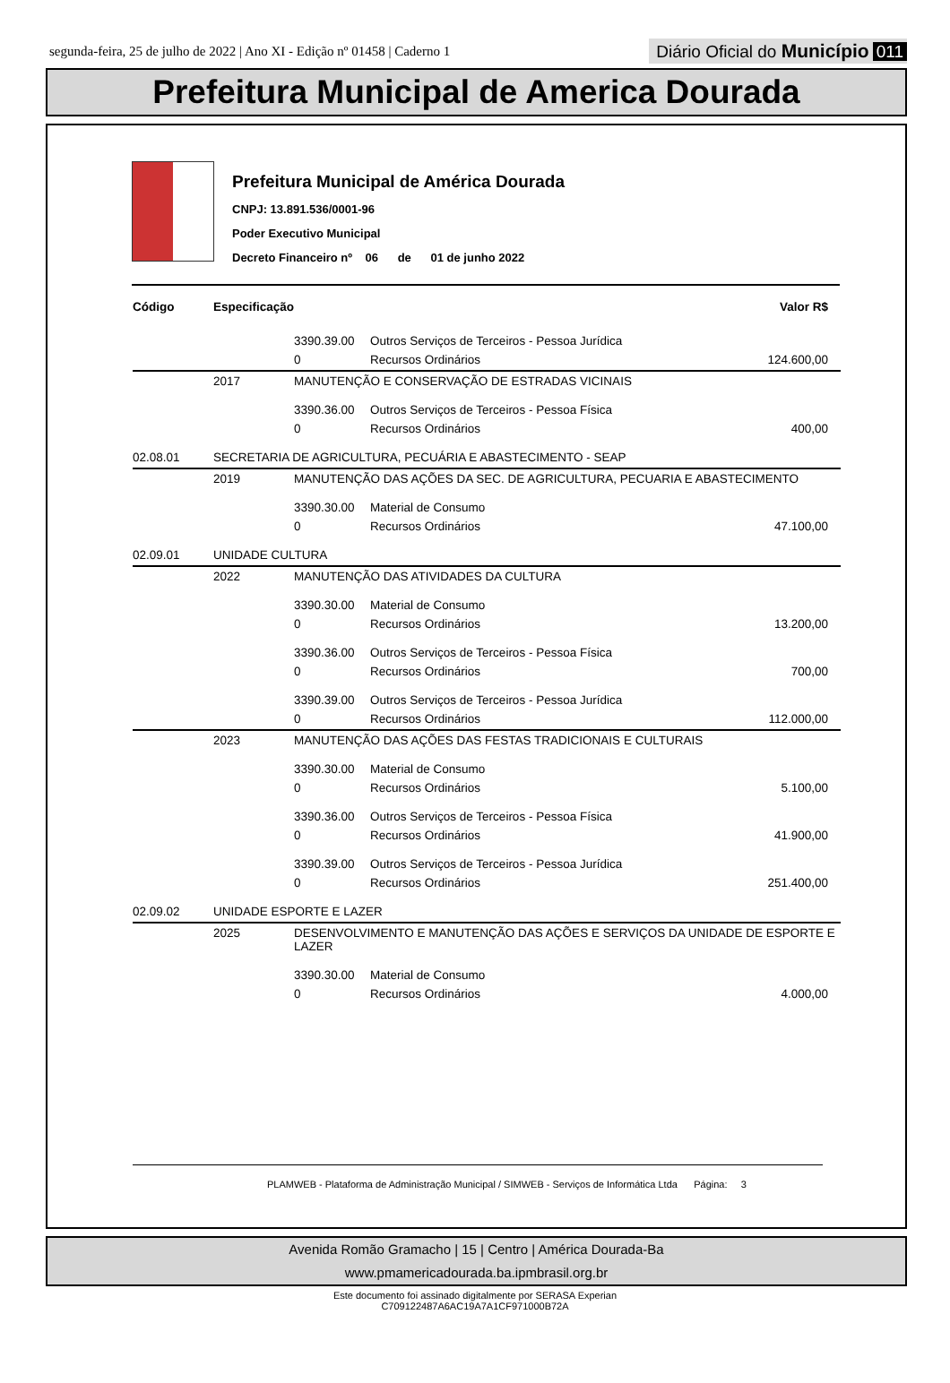segunda-feira, 25 de julho de 2022 | Ano XI - Edição nº 01458 | Caderno 1
Diário Oficial do Município 011
Prefeitura Municipal de America Dourada
Prefeitura Municipal de América Dourada
CNPJ: 13.891.536/0001-96
Poder Executivo Municipal
Decreto Financeiro nº 06 de 01 de junho 2022
| Código | Especificação | | | Valor R$ |
| --- | --- | --- | --- | --- |
| | | 3390.39.00 | Outros Serviços de Terceiros - Pessoa Jurídica | |
| | | 0 | Recursos Ordinários | 124.600,00 |
| | 2017 | MANUTENÇÃO E CONSERVAÇÃO DE ESTRADAS VICINAIS | | |
| | | 3390.36.00 | Outros Serviços de Terceiros - Pessoa Física | |
| | | 0 | Recursos Ordinários | 400,00 |
| 02.08.01 | SECRETARIA DE AGRICULTURA, PECUÁRIA E ABASTECIMENTO - SEAP | | | |
| | 2019 | MANUTENÇÃO DAS AÇÕES DA SEC. DE AGRICULTURA, PECUARIA E ABASTECIMENTO | | |
| | | 3390.30.00 | Material de Consumo | |
| | | 0 | Recursos Ordinários | 47.100,00 |
| 02.09.01 | UNIDADE CULTURA | | | |
| | 2022 | MANUTENÇÃO DAS ATIVIDADES DA CULTURA | | |
| | | 3390.30.00 | Material de Consumo | |
| | | 0 | Recursos Ordinários | 13.200,00 |
| | | 3390.36.00 | Outros Serviços de Terceiros - Pessoa Física | |
| | | 0 | Recursos Ordinários | 700,00 |
| | | 3390.39.00 | Outros Serviços de Terceiros - Pessoa Jurídica | |
| | | 0 | Recursos Ordinários | 112.000,00 |
| | 2023 | MANUTENÇÃO DAS AÇÕES DAS FESTAS TRADICIONAIS E CULTURAIS | | |
| | | 3390.30.00 | Material de Consumo | |
| | | 0 | Recursos Ordinários | 5.100,00 |
| | | 3390.36.00 | Outros Serviços de Terceiros - Pessoa Física | |
| | | 0 | Recursos Ordinários | 41.900,00 |
| | | 3390.39.00 | Outros Serviços de Terceiros - Pessoa Jurídica | |
| | | 0 | Recursos Ordinários | 251.400,00 |
| 02.09.02 | UNIDADE ESPORTE E LAZER | | | |
| | 2025 | DESENVOLVIMENTO E MANUTENÇÃO DAS AÇÕES E SERVIÇOS DA UNIDADE DE ESPORTE E LAZER | | |
| | | 3390.30.00 | Material de Consumo | |
| | | 0 | Recursos Ordinários | 4.000,00 |
PLAMWEB - Plataforma de Administração Municipal / SIMWEB - Serviços de Informática Ltda Página: 3
Avenida Romão Gramacho | 15 | Centro | América Dourada-Ba
www.pmamericadourada.ba.ipmbrasil.org.br
Este documento foi assinado digitalmente por SERASA Experian
C709122487A6AC19A7A1CF971000B72A